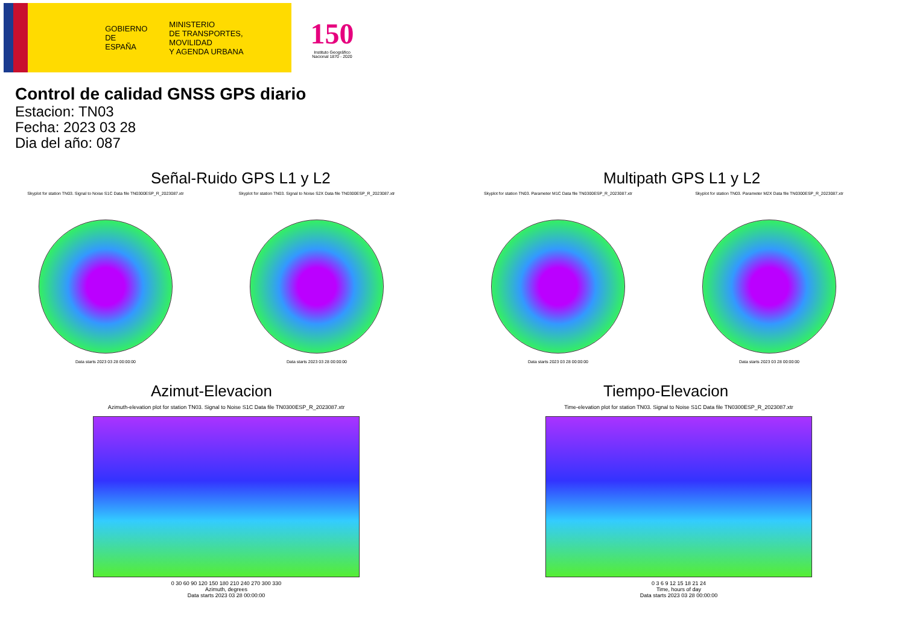GOBIERNO
DE ESPAÑA
MINISTERIO
DE TRANSPORTES, MOVILIDAD
Y AGENDA URBANA
150
Instituto Geográfico
Nacional 1870 - 2020
Control de calidad GNSS GPS diario
Estacion: TN03
Fecha: 2023 03 28
Dia del año: 087
Señal-Ruido GPS L1 y L2
Skyplot for station TN03. Signal to Noise S1C Data file TN0300ESP_R_2023087.xtr
Data starts 2023 03 28 00:00:00
Skyplot for station TN03. Signal to Noise S2X Data file TN0300ESP_R_2023087.xtr
Data starts 2023 03 28 00:00:00
Multipath GPS L1 y L2
Skyplot for station TN03. Parameter M1C Data file TN0300ESP_R_2023087.xtr
Data starts 2023 03 28 00:00:00
Skyplot for station TN03. Parameter M2X Data file TN0300ESP_R_2023087.xtr
Data starts 2023 03 28 00:00:00
Azimut-Elevacion
Azimuth-elevation plot for station TN03. Signal to Noise S1C Data file TN0300ESP_R_2023087.xtr
0 30 60 90 120 150 180 210 240 270 300 330
Azimuth, degrees
Data starts 2023 03 28 00:00:00
Tiempo-Elevacion
Time-elevation plot for station TN03. Signal to Noise S1C Data file TN0300ESP_R_2023087.xtr
0 3 6 9 12 15 18 21 24
Time, hours of day
Data starts 2023 03 28 00:00:00